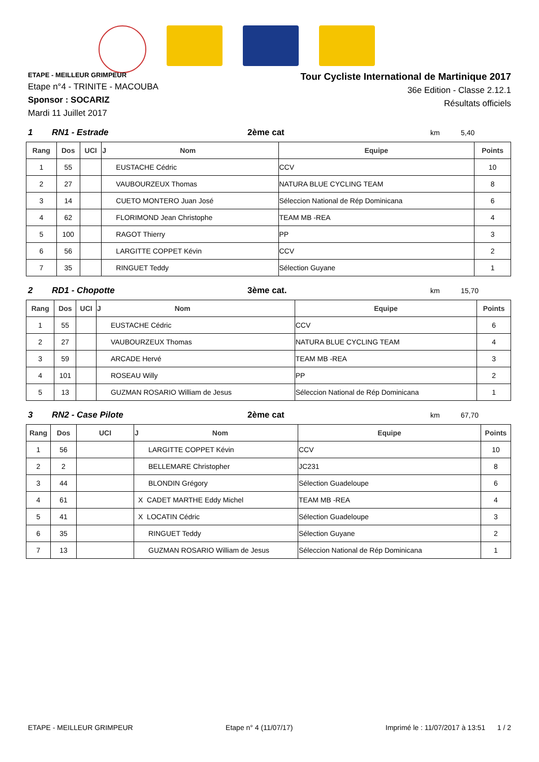ETAPE - MEILLEUR GRIMPEUR
Etape n°4 - TRINITE - MACOUBA
Sponsor : SOCARIZ
Mardi 11 Juillet 2017
Tour Cycliste International de Martinique 2017
36e Edition - Classe 2.12.1
Résultats officiels
1 RN1 - Estrade 2ème cat km 5,40
| Rang | Dos | UCI | J Nom | Equipe | Points |
| --- | --- | --- | --- | --- | --- |
| 1 | 55 | | EUSTACHE Cédric | CCV | 10 |
| 2 | 27 | | VAUBOURZEUX Thomas | NATURA BLUE CYCLING TEAM | 8 |
| 3 | 14 | | CUETO MONTERO Juan José | Séleccion National de Rép Dominicana | 6 |
| 4 | 62 | | FLORIMOND Jean Christophe | TEAM MB -REA | 4 |
| 5 | 100 | | RAGOT Thierry | PP | 3 |
| 6 | 56 | | LARGITTE COPPET Kévin | CCV | 2 |
| 7 | 35 | | RINGUET Teddy | Sélection Guyane | 1 |
2 RD1 - Chopotte 3ème cat. km 15,70
| Rang | Dos | UCI | J Nom | Equipe | Points |
| --- | --- | --- | --- | --- | --- |
| 1 | 55 | | EUSTACHE Cédric | CCV | 6 |
| 2 | 27 | | VAUBOURZEUX Thomas | NATURA BLUE CYCLING TEAM | 4 |
| 3 | 59 | | ARCADE Hervé | TEAM MB -REA | 3 |
| 4 | 101 | | ROSEAU Willy | PP | 2 |
| 5 | 13 | | GUZMAN ROSARIO William de Jesus | Séleccion National de Rép Dominicana | 1 |
3 RN2 - Case Pilote 2ème cat km 67,70
| Rang | Dos | UCI | J Nom | Equipe | Points |
| --- | --- | --- | --- | --- | --- |
| 1 | 56 | | LARGITTE COPPET Kévin | CCV | 10 |
| 2 | 2 | | BELLEMARE Christopher | JC231 | 8 |
| 3 | 44 | | BLONDIN Grégory | Sélection Guadeloupe | 6 |
| 4 | 61 | | X CADET MARTHE Eddy Michel | TEAM MB -REA | 4 |
| 5 | 41 | | X LOCATIN Cédric | Sélection Guadeloupe | 3 |
| 6 | 35 | | RINGUET Teddy | Sélection Guyane | 2 |
| 7 | 13 | | GUZMAN ROSARIO William de Jesus | Séleccion National de Rép Dominicana | 1 |
ETAPE - MEILLEUR GRIMPEUR Etape n° 4 (11/07/17) Imprimé le : 11/07/2017 à 13:51 1 / 2